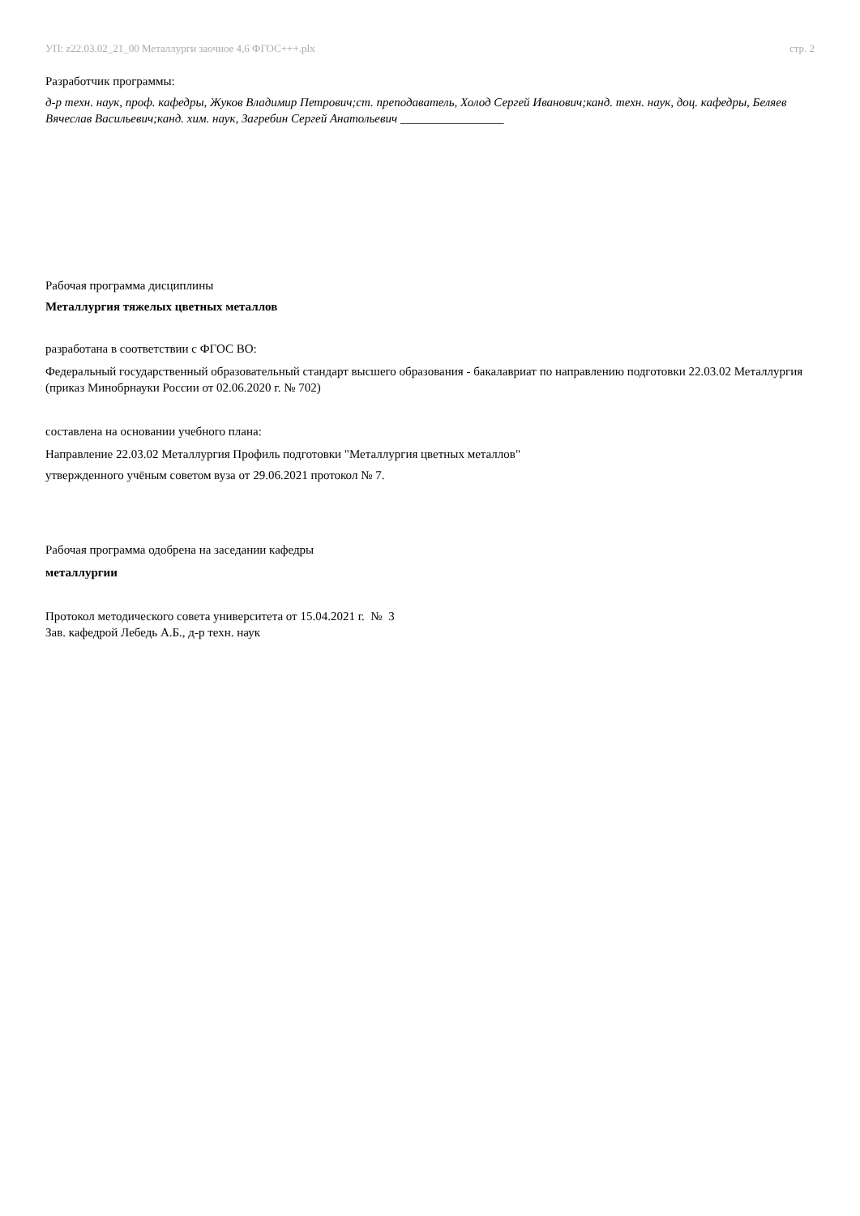УП: z22.03.02_21_00 Металлурги заочное 4,6 ФГОС+++.plx стр. 2
Разработчик программы:
д-р техн. наук, проф. кафедры, Жуков Владимир Петрович;ст. преподаватель, Холод Сергей Иванович;канд. техн. наук, доц. кафедры, Беляев Вячеслав Васильевич;канд. хим. наук, Загребин Сергей Анатольевич _________________
Рабочая программа дисциплины
Металлургия тяжелых цветных металлов
разработана в соответствии с ФГОС ВО:
Федеральный государственный образовательный стандарт высшего образования - бакалавриат по направлению подготовки 22.03.02 Металлургия (приказ Минобрнауки России от 02.06.2020 г. № 702)
составлена на основании учебного плана:
Направление 22.03.02 Металлургия Профиль подготовки "Металлургия цветных металлов"
утвержденного учёным советом вуза от 29.06.2021 протокол № 7.
Рабочая программа одобрена на заседании кафедры
металлургии
Протокол методического совета университета от 15.04.2021 г. № 3
Зав. кафедрой Лебедь А.Б., д-р техн. наук